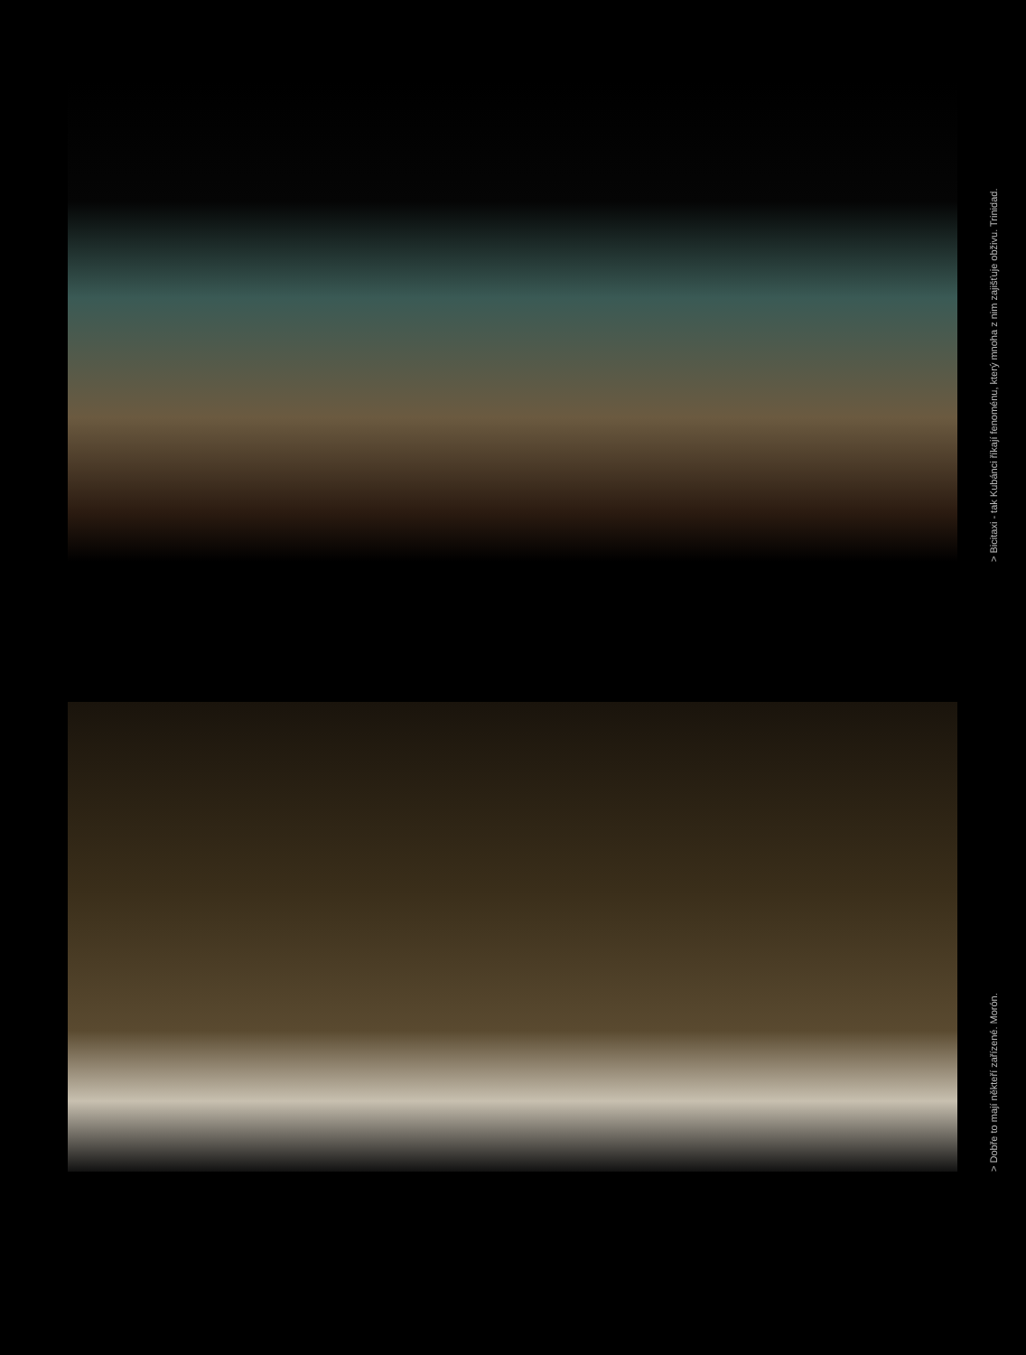> Bicitaxi - tak Kubánci říkají fenoménu, který mnoha z nim zajišťuje obživu. Trinidad.
> Dobře to mají někteří zařízené. Morón.